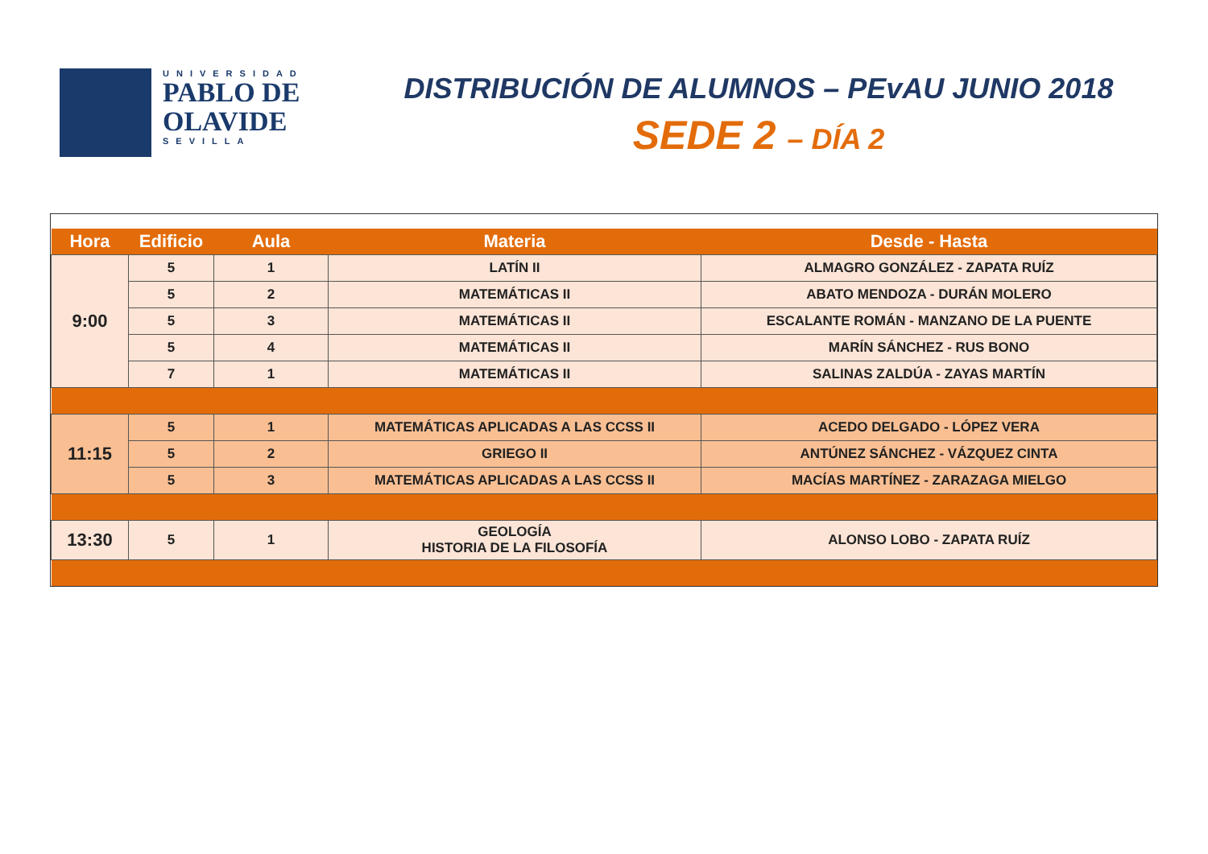UNIVERSIDAD
PABLO DE
OLAVIDE
SEVILLA
DISTRIBUCIÓN DE ALUMNOS – PEvAU JUNIO 2018
SEDE 2 – DÍA 2
| Hora | Edificio | Aula | Materia | Desde - Hasta |
| --- | --- | --- | --- | --- |
| 9:00 | 5 | 1 | LATÍN II | ALMAGRO GONZÁLEZ - ZAPATA RUÍZ |
| | 5 | 2 | MATEMÁTICAS II | ABATO MENDOZA - DURÁN MOLERO |
| | 5 | 3 | MATEMÁTICAS II | ESCALANTE ROMÁN - MANZANO DE LA PUENTE |
| | 5 | 4 | MATEMÁTICAS II | MARÍN SÁNCHEZ - RUS BONO |
| | 7 | 1 | MATEMÁTICAS II | SALINAS ZALDÚA - ZAYAS MARTÍN |
| 11:15 | 5 | 1 | MATEMÁTICAS APLICADAS A LAS CCSS II | ACEDO DELGADO - LÓPEZ VERA |
| | 5 | 2 | GRIEGO II | ANTÚNEZ SÁNCHEZ - VÁZQUEZ CINTA |
| | 5 | 3 | MATEMÁTICAS APLICADAS A LAS CCSS II | MACÍAS MARTÍNEZ - ZARAZAGA MIELGO |
| 13:30 | 5 | 1 | GEOLOGÍA HISTORIA DE LA FILOSOFÍA | ALONSO LOBO - ZAPATA RUÍZ |